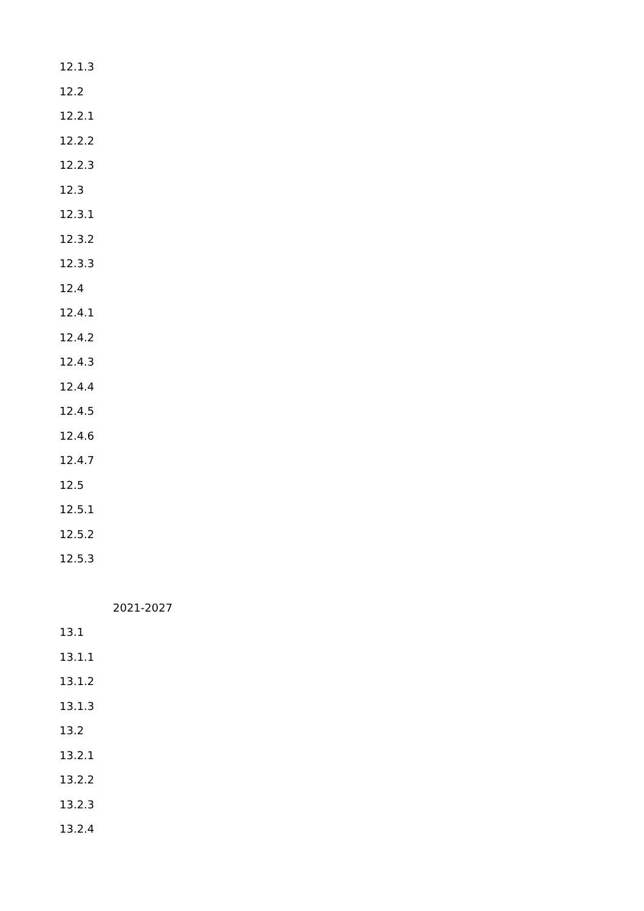12.1.3
12.2
12.2.1
12.2.2
12.2.3
12.3
12.3.1
12.3.2
12.3.3
12.4
12.4.1
12.4.2
12.4.3
12.4.4
12.4.5
12.4.6
12.4.7
12.5
12.5.1
12.5.2
12.5.3
2021-2027
13.1
13.1.1
13.1.2
13.1.3
13.2
13.2.1
13.2.2
13.2.3
13.2.4